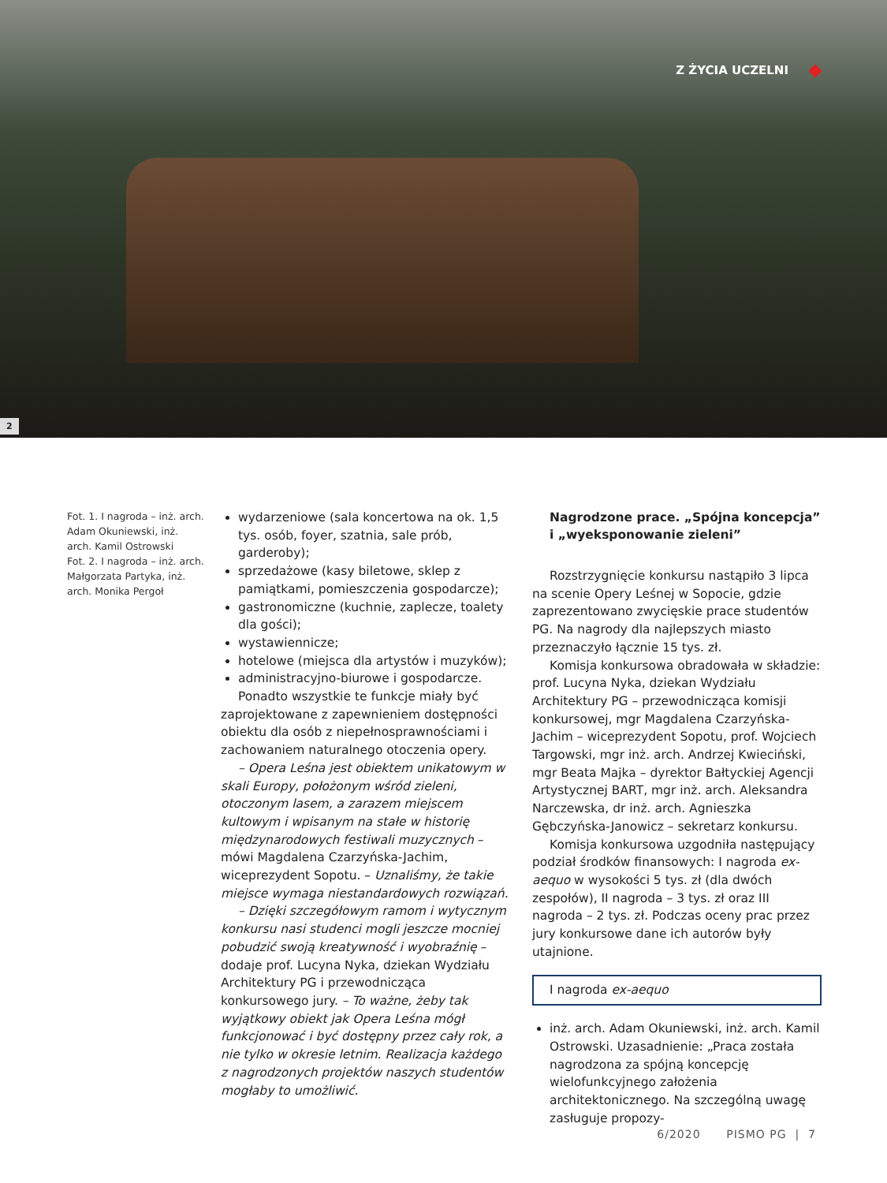Z ŻYCIA UCZELNI
2
Fot. 1. I nagroda – inż. arch. Adam Okuniewski, inż. arch. Kamil Ostrowski
Fot. 2. I nagroda – inż. arch. Małgorzata Partyka, inż. arch. Monika Pergoł
wydarzeniowe (sala koncertowa na ok. 1,5 tys. osób, foyer, szatnia, sale prób, garderoby);
sprzedażowe (kasy biletowe, sklep z pamiątkami, pomieszczenia gospodarcze);
gastronomiczne (kuchnie, zaplecze, toalety dla gości);
wystawiennicze;
hotelowe (miejsca dla artystów i muzyków);
administracyjno-biurowe i gospodarcze.
Ponadto wszystkie te funkcje miały być zaprojektowane z zapewnieniem dostępności obiektu dla osób z niepełnosprawnościami i zachowaniem naturalnego otoczenia opery.
– Opera Leśna jest obiektem unikatowym w skali Europy, położonym wśród zieleni, otoczonym lasem, a zarazem miejscem kultowym i wpisanym na stałe w historię międzynarodowych festiwali muzycznych – mówi Magdalena Czarzyńska-Jachim, wiceprezydent Sopotu. – Uznaliśmy, że takie miejsce wymaga niestandardowych rozwiązań.
– Dzięki szczegółowym ramom i wytycznym konkursu nasi studenci mogli jeszcze mocniej pobudzić swoją kreatywność i wyobraźnię – dodaje prof. Lucyna Nyka, dziekan Wydziału Architektury PG i przewodnicząca konkursowego jury. – To ważne, żeby tak wyjątkowy obiekt jak Opera Leśna mógł funkcjonować i być dostępny przez cały rok, a nie tylko w okresie letnim. Realizacja każdego z nagrodzonych projektów naszych studentów mogłaby to umożliwić.
Nagrodzone prace. „Spójna koncepcja” i „wyeksponowanie zieleni”
Rozstrzygnięcie konkursu nastąpiło 3 lipca na scenie Opery Leśnej w Sopocie, gdzie zaprezentowano zwycięskie prace studentów PG. Na nagrody dla najlepszych miasto przeznaczyło łącznie 15 tys. zł.
Komisja konkursowa obradowała w składzie: prof. Lucyna Nyka, dziekan Wydziału Architektury PG – przewodnicząca komisji konkursowej, mgr Magdalena Czarzyńska-Jachim – wiceprezydent Sopotu, prof. Wojciech Targowski, mgr inż. arch. Andrzej Kwieciński, mgr Beata Majka – dyrektor Bałtyckiej Agencji Artystycznej BART, mgr inż. arch. Aleksandra Narczewska, dr inż. arch. Agnieszka Gębczyńska-Janowicz – sekretarz konkursu.
Komisja konkursowa uzgodniła następujący podział środków finansowych: I nagroda ex-aequo w wysokości 5 tys. zł (dla dwóch zespołów), II nagroda – 3 tys. zł oraz III nagroda – 2 tys. zł. Podczas oceny prac przez jury konkursowe dane ich autorów były utajnione.
I nagroda ex-aequo
inż. arch. Adam Okuniewski, inż. arch. Kamil Ostrowski. Uzasadnienie: „Praca została nagrodzona za spójną koncepcję wielofunkcyjnego założenia architektonicznego. Na szczególną uwagę zasługuje propozy-
6/2020 PISMO PG | 7